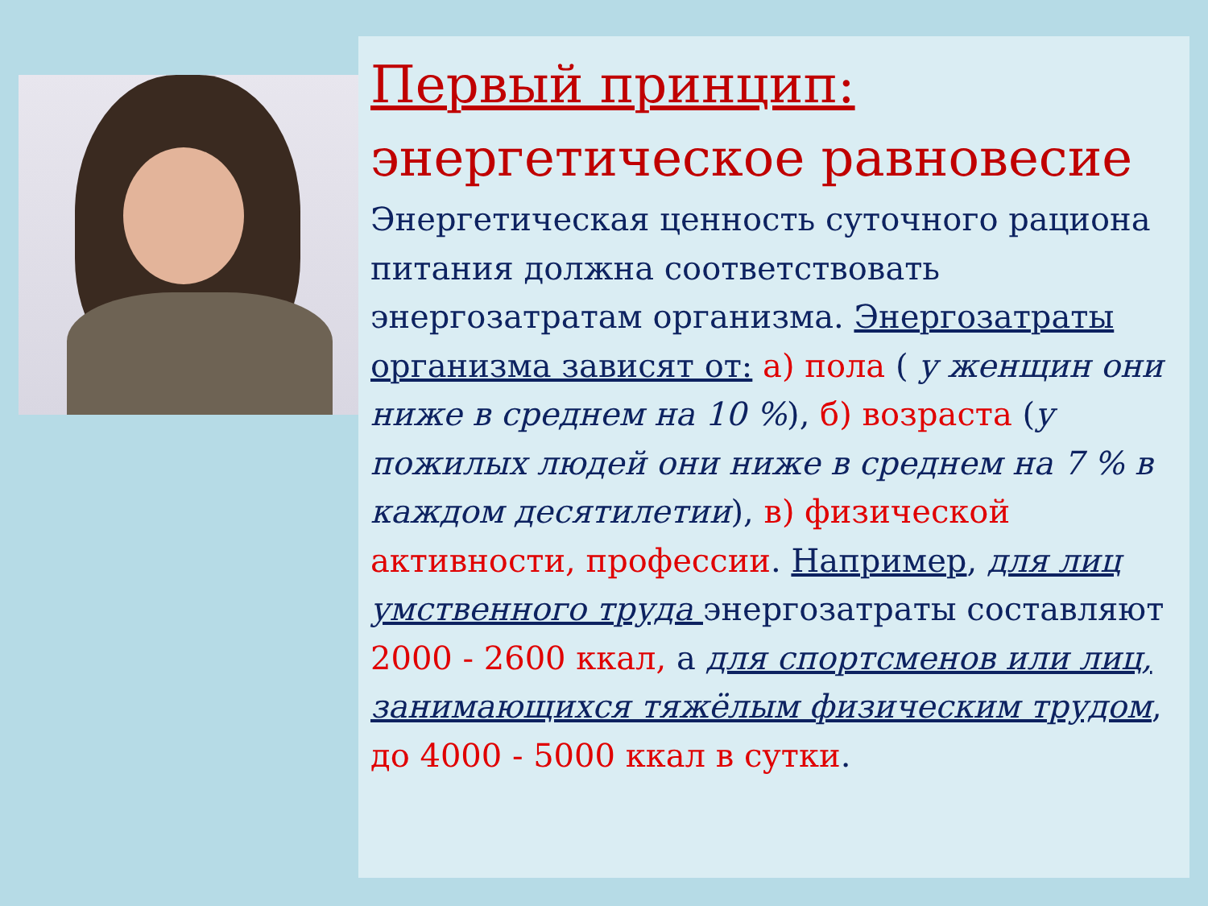Первый принцип:
энергетическое равновесие
Энергетическая ценность суточного рациона питания должна соответствовать энергозатратам организма. Энергозатраты организма зависят от: а) пола ( у женщин они ниже в среднем на 10 %), б) возраста (у пожилых людей они ниже в среднем на 7 % в каждом десятилетии), в) физической активности, профессии. Например, для лиц умственного труда энергозатраты составляют 2000 - 2600 ккал, а для спортсменов или лиц, занимающихся тяжёлым физическим трудом, до 4000 - 5000 ккал в сутки.